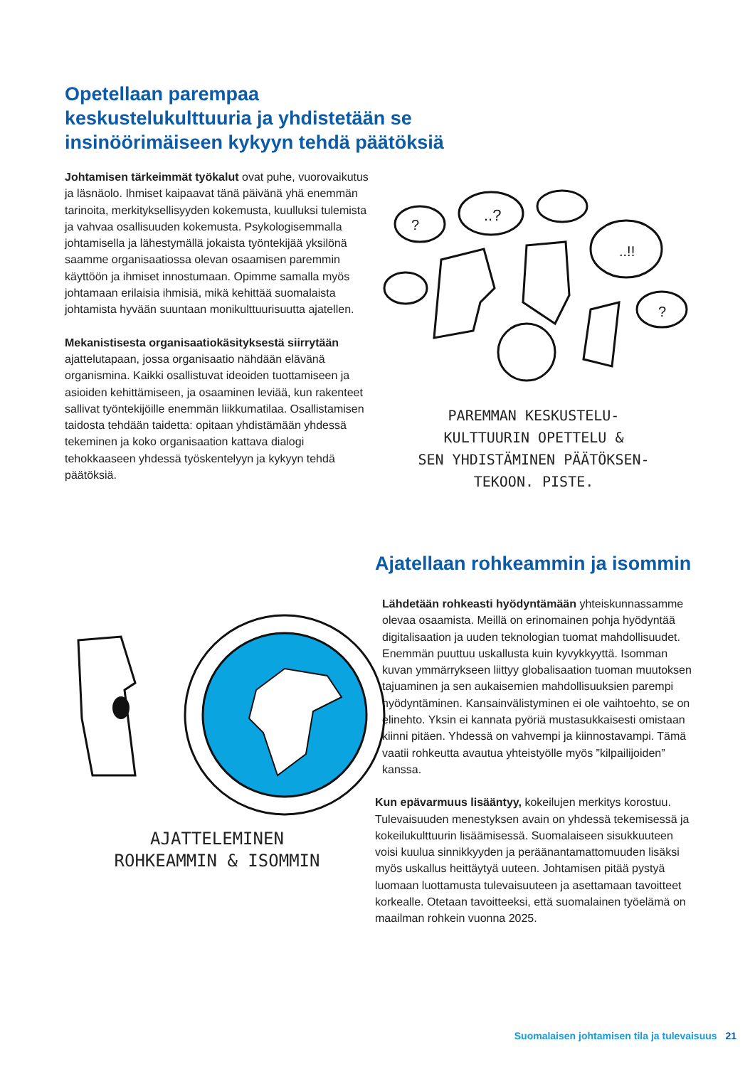Opetellaan parempaa keskustelukulttuuria ja yhdistetään se insinöörimäiseen kykyyn tehdä päätöksiä
Johtamisen tärkeimmät työkalut ovat puhe, vuorovaikutus ja läsnäolo. Ihmiset kaipaavat tänä päivänä yhä enemmän tarinoita, merkityksellisyyden kokemusta, kuulluksi tulemista ja vahvaa osallisuuden kokemusta. Psykologisemmalla johtamisella ja lähestymällä jokaista työntekijää yksilönä saamme organisaatiossa olevan osaamisen paremmin käyttöön ja ihmiset innostumaan. Opimme samalla myös johtamaan erilaisia ihmisiä, mikä kehittää suomalaista johtamista hyvään suuntaan monikulttuurisuutta ajatellen.
Mekanistisesta organisaatiokäsityksestä siirrytään ajattelutapaan, jossa organisaatio nähdään elävänä organismina. Kaikki osallistuvat ideoiden tuottamiseen ja asioiden kehittämiseen, ja osaaminen leviää, kun rakenteet sallivat työntekijöille enemmän liikkumatilaa. Osallistamisen taidosta tehdään taidetta: opitaan yhdistämään yhdessä tekeminen ja koko organisaation kattava dialogi tehokkaaseen yhdessä työskentelyyn ja kykyyn tehdä päätöksiä.
?
..?
..!!
?
PAREMMAN KESKUSTELU-
KULTTUURIN OPETTELU &
SEN YHDISTÄMINEN PÄÄTÖKSEN-
TEKOON. PISTE.
Ajatellaan rohkeammin ja isommin
Lähdetään rohkeasti hyödyntämään yhteiskunnassamme olevaa osaamista. Meillä on erinomainen pohja hyödyntää digitalisaation ja uuden teknologian tuomat mahdollisuudet. Enemmän puuttuu uskallusta kuin kyvykkyyttä. Isomman kuvan ymmärrykseen liittyy globalisaation tuoman muutoksen tajuaminen ja sen aukaisemien mahdollisuuksien parempi hyödyntäminen. Kansainvälistyminen ei ole vaihtoehto, se on elinehto. Yksin ei kannata pyöriä mustasukkaisesti omistaan kiinni pitäen. Yhdessä on vahvempi ja kiinnostavampi. Tämä vaatii rohkeutta avautua yhteistyölle myös ”kilpailijoiden” kanssa.
Kun epävarmuus lisääntyy, kokeilujen merkitys korostuu. Tulevaisuuden menestyksen avain on yhdessä tekemisessä ja kokeilukulttuurin lisäämisessä. Suomalaiseen sisukkuuteen voisi kuulua sinnikkyyden ja peräänantamattomuuden lisäksi myös uskallus heittäytyä uuteen. Johtamisen pitää pystyä luomaan luottamusta tulevaisuuteen ja asettamaan tavoitteet korkealle. Otetaan tavoitteeksi, että suomalainen työelämä on maailman rohkein vuonna 2025.
AJATTELEMINEN
ROHKEAMMIN & ISOMMIN
Suomalaisen johtamisen tila ja tulevaisuus 21